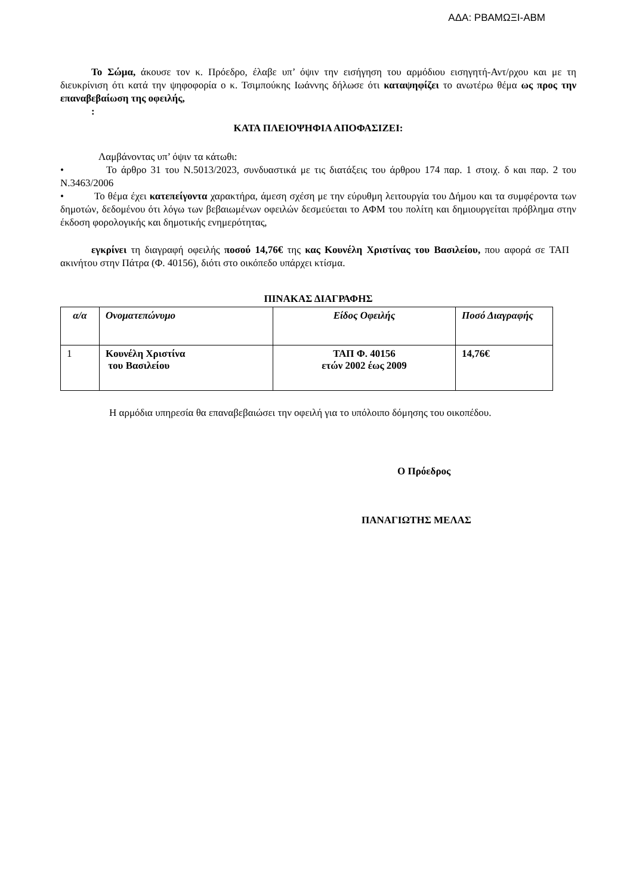ΑΔΑ: ΡΒΑΜΩΞΙ-ΑΒΜ
Το Σώμα, άκουσε τον κ. Πρόεδρο, έλαβε υπ’ όψιν την εισήγηση του αρμόδιου εισηγητή-Αντ/ρχου και με τη διευκρίνιση ότι κατά την ψηφοφορία ο κ. Τσιμπούκης Ιωάννης δήλωσε ότι καταψηφίζει το ανωτέρω θέμα ως προς την επαναβεβαίωση της οφειλής,
:
ΚΑΤΑ ΠΛΕΙΟΨΗΦΙΑ ΑΠΟΦΑΣΙΖΕΙ:
Λαμβάνοντας υπ’ όψιν τα κάτωθι:
• Το άρθρο 31 του Ν.5013/2023, συνδυαστικά με τις διατάξεις του άρθρου 174 παρ. 1 στοιχ. δ και παρ. 2 του Ν.3463/2006
• Το θέμα έχει κατεπείγοντα χαρακτήρα, άμεση σχέση με την εύρυθμη λειτουργία του Δήμου και τα συμφέροντα των δημοτών, δεδομένου ότι λόγω των βεβαιωμένων οφειλών δεσμεύεται το ΑΦΜ του πολίτη και δημιουργείται πρόβλημα στην έκδοση φορολογικής και δημοτικής ενημερότητας,
εγκρίνει τη διαγραφή οφειλής ποσού 14,76€ της κας Κουνέλη Χριστίνας του Βασιλείου, που αφορά σε ΤΑΠ ακινήτου στην Πάτρα (Φ. 40156), διότι στο οικόπεδο υπάρχει κτίσμα.
ΠΙΝΑΚΑΣ ΔΙΑΓΡΑΦΗΣ
| α/α | Ονοματεπώνυμο | Είδος Οφειλής | Ποσό Διαγραφής |
| 1 | Κουνέλη Χριστίνα του Βασιλείου | ΤΑΠ Φ. 40156 ετών 2002 έως 2009 | 14,76€ |
Η αρμόδια υπηρεσία θα επαναβεβαιώσει την οφειλή για το υπόλοιπο δόμησης του οικοπέδου.
Ο Πρόεδρος
ΠΑΝΑΓΙΩΤΗΣ ΜΕΛΑΣ